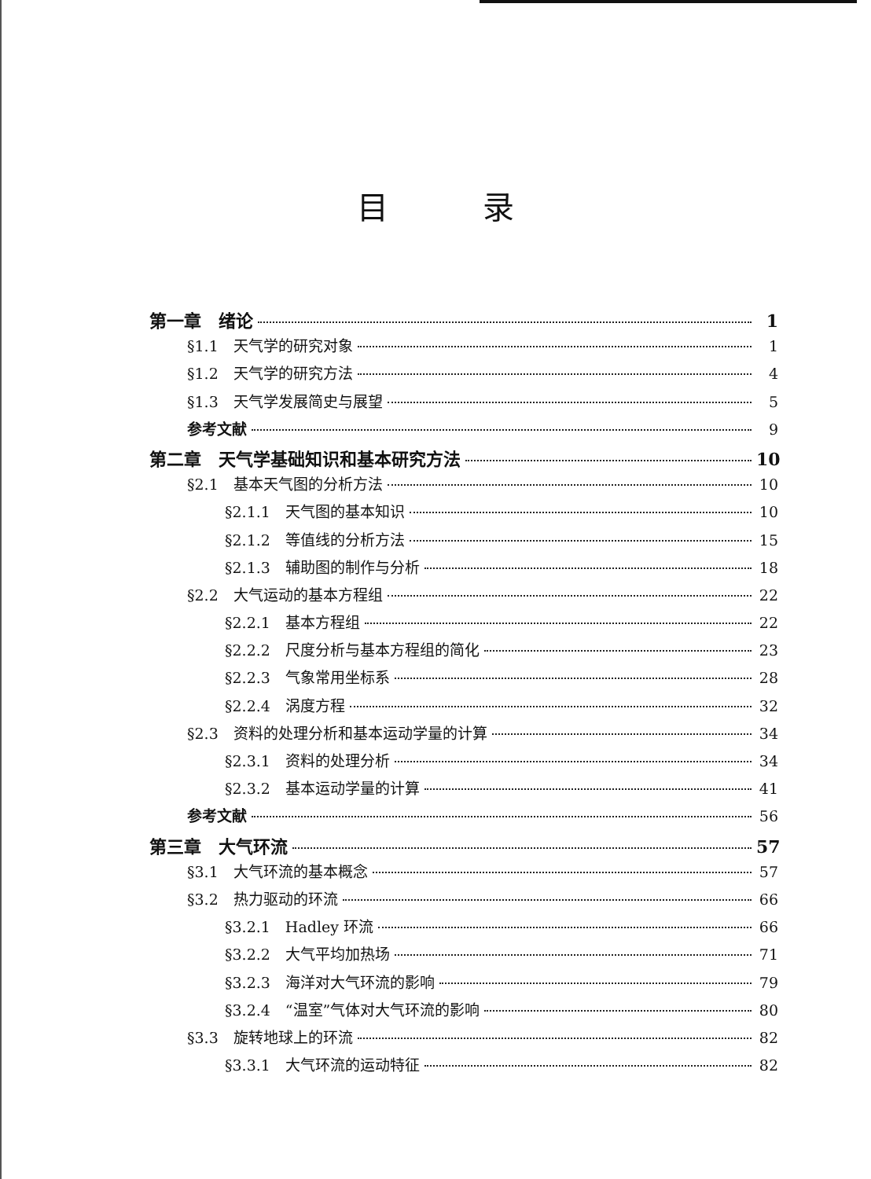目录
第一章　绪论 1
§1.1　天气学的研究对象 1
§1.2　天气学的研究方法 4
§1.3　天气学发展简史与展望 5
参考文献 9
第二章　天气学基础知识和基本研究方法 10
§2.1　基本天气图的分析方法 10
§2.1.1　天气图的基本知识 10
§2.1.2　等值线的分析方法 15
§2.1.3　辅助图的制作与分析 18
§2.2　大气运动的基本方程组 22
§2.2.1　基本方程组 22
§2.2.2　尺度分析与基本方程组的简化 23
§2.2.3　气象常用坐标系 28
§2.2.4　涡度方程 32
§2.3　资料的处理分析和基本运动学量的计算 34
§2.3.1　资料的处理分析 34
§2.3.2　基本运动学量的计算 41
参考文献 56
第三章　大气环流 57
§3.1　大气环流的基本概念 57
§3.2　热力驱动的环流 66
§3.2.1　Hadley 环流 66
§3.2.2　大气平均加热场 71
§3.2.3　海洋对大气环流的影响 79
§3.2.4　“温室”气体对大气环流的影响 80
§3.3　旋转地球上的环流 82
§3.3.1　大气环流的运动特征 82